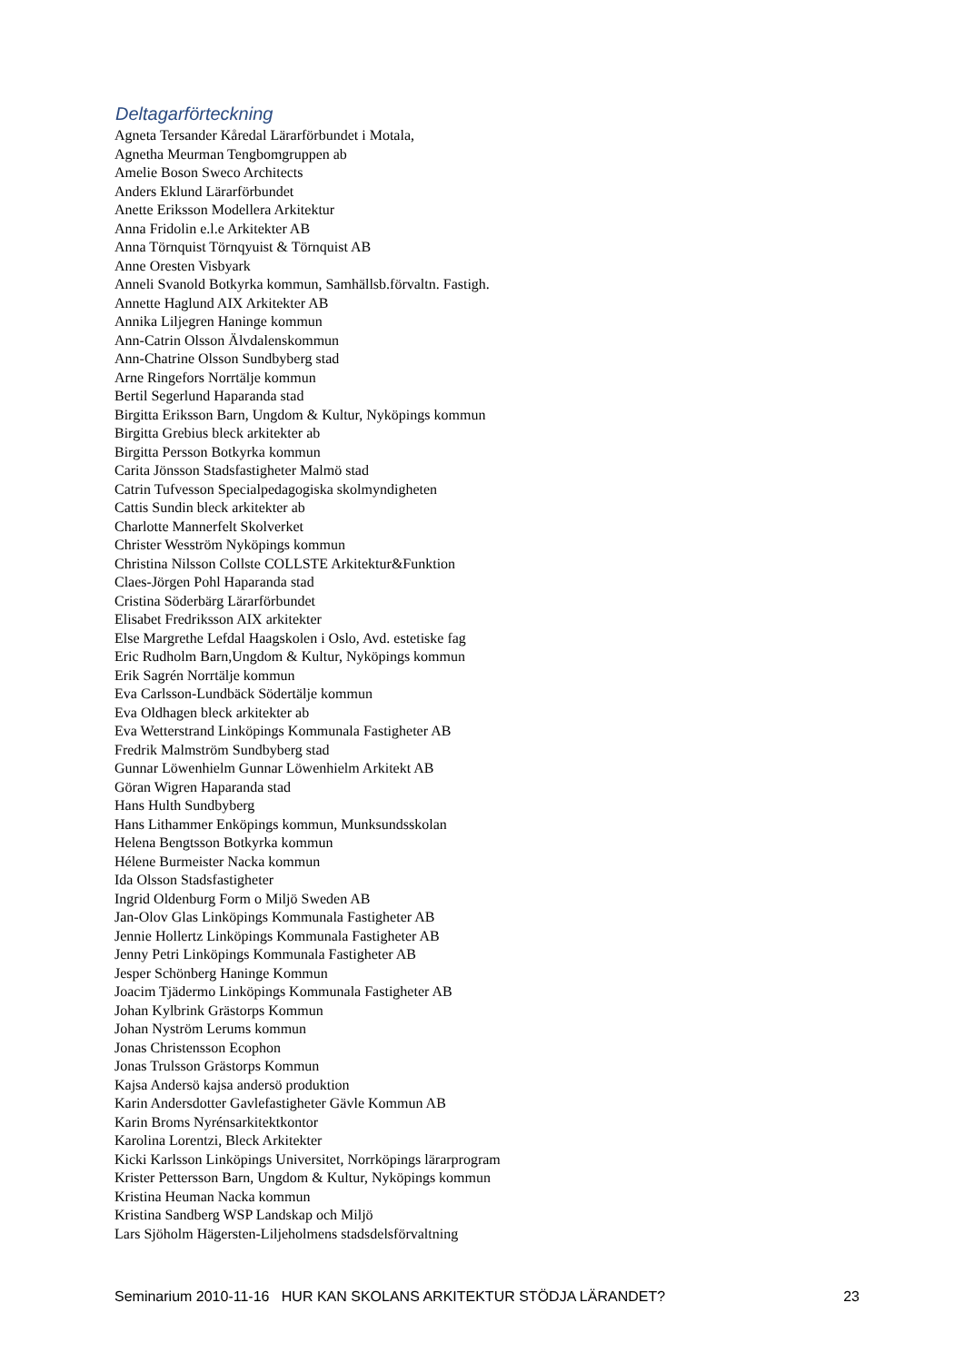Deltagarförteckning
Agneta Tersander Kåredal Lärarförbundet i Motala,
Agnetha Meurman Tengbomgruppen ab
Amelie Boson Sweco Architects
Anders Eklund Lärarförbundet
Anette Eriksson Modellera Arkitektur
Anna Fridolin e.l.e Arkitekter AB
Anna Törnquist Törnqyuist & Törnquist AB
Anne Oresten Visbyark
Anneli Svanold Botkyrka kommun, Samhällsb.förvaltn. Fastigh.
Annette Haglund AIX Arkitekter AB
Annika Liljegren Haninge kommun
Ann-Catrin Olsson Älvdalenskommun
Ann-Chatrine Olsson Sundbyberg stad
Arne Ringefors Norrtälje kommun
Bertil Segerlund Haparanda stad
Birgitta Eriksson Barn, Ungdom & Kultur, Nyköpings kommun
Birgitta Grebius bleck arkitekter ab
Birgitta Persson Botkyrka kommun
Carita Jönsson Stadsfastigheter Malmö stad
Catrin Tufvesson Specialpedagogiska skolmyndigheten
Cattis Sundin bleck arkitekter ab
Charlotte Mannerfelt Skolverket
Christer Wesström Nyköpings kommun
Christina Nilsson Collste COLLSTE Arkitektur&Funktion
Claes-Jörgen Pohl Haparanda stad
Cristina Söderbärg Lärarförbundet
Elisabet Fredriksson AIX arkitekter
Else Margrethe Lefdal Haagskolen i Oslo, Avd. estetiske fag
Eric Rudholm Barn,Ungdom & Kultur, Nyköpings kommun
Erik Sagrén Norrtälje kommun
Eva Carlsson-Lundbäck Södertälje kommun
Eva Oldhagen bleck arkitekter ab
Eva Wetterstrand Linköpings Kommunala Fastigheter AB
Fredrik Malmström Sundbyberg stad
Gunnar Löwenhielm Gunnar Löwenhielm Arkitekt AB
Göran Wigren Haparanda stad
Hans Hulth Sundbyberg
Hans Lithammer Enköpings kommun, Munksundsskolan
Helena Bengtsson Botkyrka kommun
Hélene Burmeister Nacka kommun
Ida Olsson Stadsfastigheter
Ingrid Oldenburg Form o Miljö Sweden AB
Jan-Olov Glas Linköpings Kommunala Fastigheter AB
Jennie Hollertz Linköpings Kommunala Fastigheter AB
Jenny Petri Linköpings Kommunala Fastigheter AB
Jesper Schönberg Haninge Kommun
Joacim Tjädermo Linköpings Kommunala Fastigheter AB
Johan Kylbrink Grästorps Kommun
Johan Nyström Lerums kommun
Jonas Christensson Ecophon
Jonas Trulsson Grästorps Kommun
Kajsa Andersö kajsa andersö produktion
Karin Andersdotter Gavlefastigheter Gävle Kommun AB
Karin Broms Nyrénsarkitektkontor
Karolina Lorentzi, Bleck Arkitekter
Kicki Karlsson Linköpings Universitet, Norrköpings lärarprogram
Krister Pettersson Barn, Ungdom & Kultur, Nyköpings kommun
Kristina Heuman Nacka kommun
Kristina Sandberg WSP Landskap och Miljö
Lars Sjöholm Hägersten-Liljeholmens stadsdelsförvaltning
Seminarium 2010-11-16 HUR KAN SKOLANS ARKITEKTUR STÖDJA LÄRANDET? 23